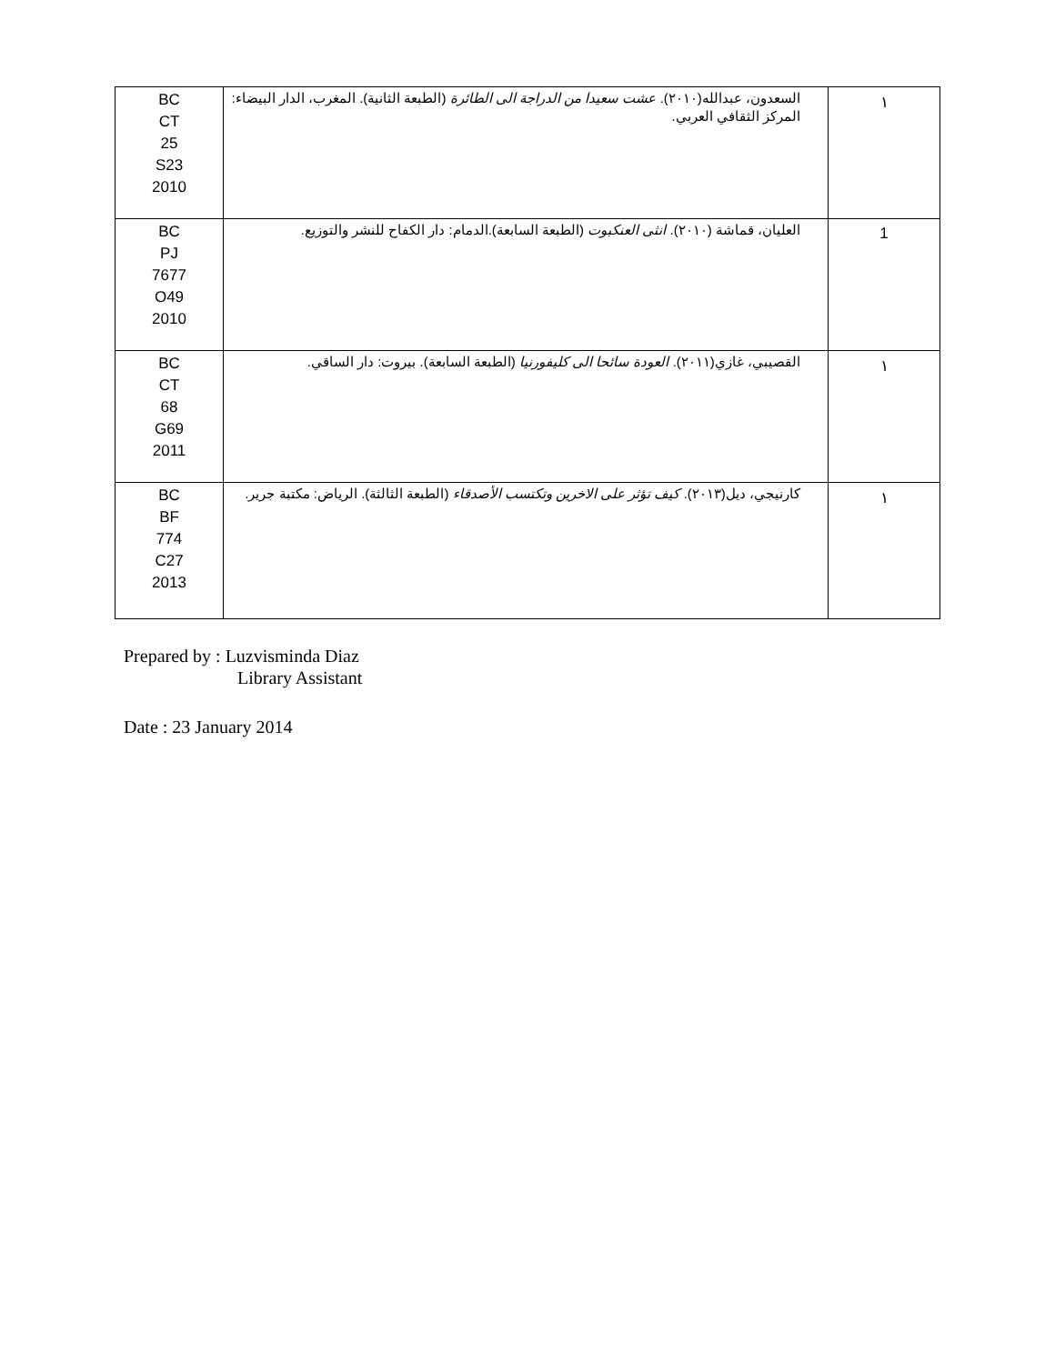| BC CT 25 S23 2010 | السعدون، عبدالله(٢٠١٠). عشت سعيدا من الدراجة الى الطائرة (الطبعة الثانية). المغرب، الدار البيضاء: المركز الثقافي العربي. | ١ |
| BC PJ 7677 O49 2010 | العليان، قماشة (٢٠١٠). انثى العنكبوت (الطبعة السابعة).الدمام: دار الكفاح للنشر والتوزيع. | 1 |
| BC CT 68 G69 2011 | القصيبي، غازي(٢٠١١). العودة سائحا الى كليفورنيا (الطبعة السابعة). بيروت: دار الساقي. | ١ |
| BC BF 774 C27 2013 | كارنيجي، ديل(٢٠١٣). كيف تؤثر على الاخرين وتكتسب الأصدقاء (الطبعة الثالثة). الرياض: مكتبة جرير. | ١ |
Prepared by : Luzvisminda Diaz
Library Assistant
Date : 23 January 2014